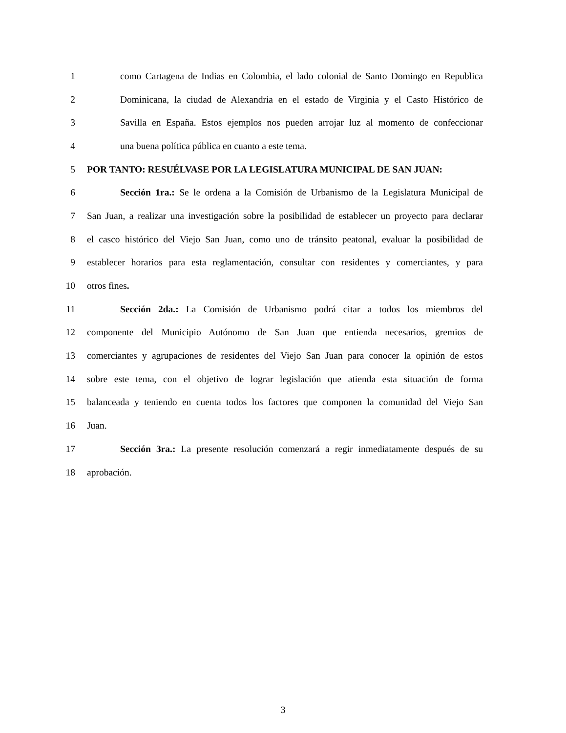1 como Cartagena de Indias en Colombia, el lado colonial de Santo Domingo en Republica
2 Dominicana, la ciudad de Alexandria en el estado de Virginia y el Casto Histórico de
3 Savilla en España. Estos ejemplos nos pueden arrojar luz al momento de confeccionar
4 una buena política pública en cuanto a este tema.
5 POR TANTO: RESUÉLVASE POR LA LEGISLATURA MUNICIPAL DE SAN JUAN:
6 Sección 1ra.: Se le ordena a la Comisión de Urbanismo de la Legislatura Municipal de
7 San Juan, a realizar una investigación sobre la posibilidad de establecer un proyecto para declarar
8 el casco histórico del Viejo San Juan, como uno de tránsito peatonal, evaluar la posibilidad de
9 establecer horarios para esta reglamentación, consultar con residentes y comerciantes, y para
10 otros fines.
11 Sección 2da.: La Comisión de Urbanismo podrá citar a todos los miembros del
12 componente del Municipio Autónomo de San Juan que entienda necesarios, gremios de
13 comerciantes y agrupaciones de residentes del Viejo San Juan para conocer la opinión de estos
14 sobre este tema, con el objetivo de lograr legislación que atienda esta situación de forma
15 balanceada y teniendo en cuenta todos los factores que componen la comunidad del Viejo San
16 Juan.
17 Sección 3ra.: La presente resolución comenzará a regir inmediatamente después de su
18 aprobación.
3